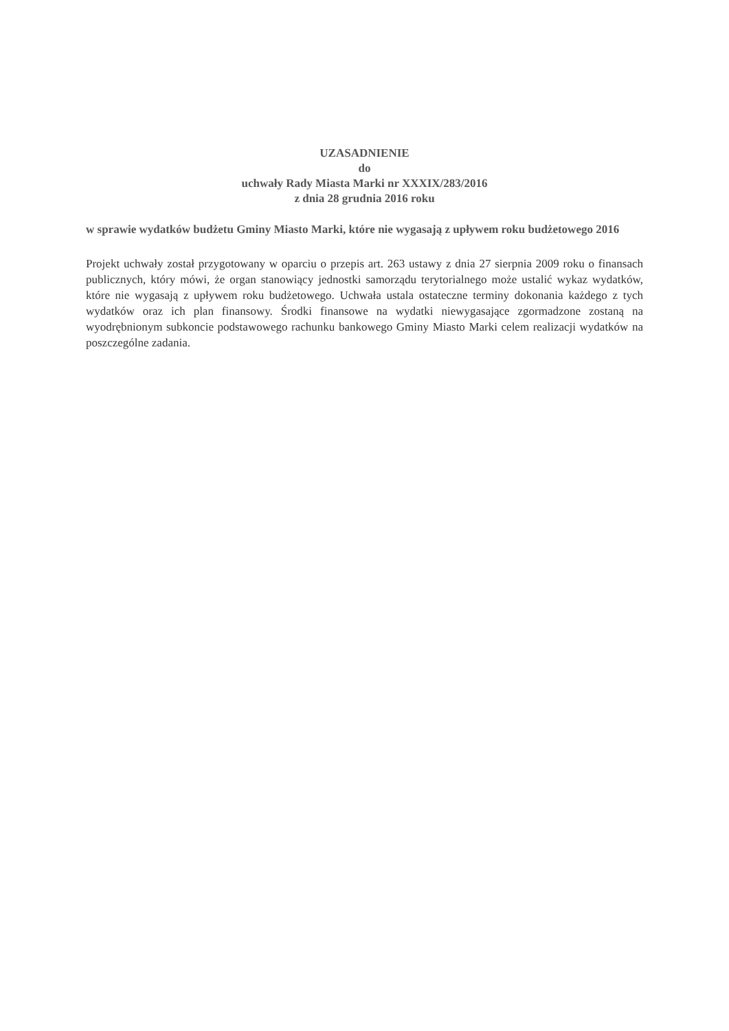UZASADNIENIE
do
uchwały Rady Miasta Marki nr XXXIX/283/2016
z dnia 28 grudnia 2016 roku
w sprawie wydatków budżetu Gminy Miasto Marki, które nie wygasają z upływem roku budżetowego 2016
Projekt uchwały został przygotowany w oparciu o przepis art. 263 ustawy z dnia 27 sierpnia 2009 roku o finansach publicznych, który mówi, że organ stanowiący jednostki samorządu terytorialnego może ustalić wykaz wydatków, które nie wygasają z upływem roku budżetowego. Uchwała ustala ostateczne terminy dokonania każdego z tych wydatków oraz ich plan finansowy. Środki finansowe na wydatki niewygasające zgormadzone zostaną na wyodrębnionym subkoncie podstawowego rachunku bankowego Gminy Miasto Marki celem realizacji wydatków na poszczególne zadania.